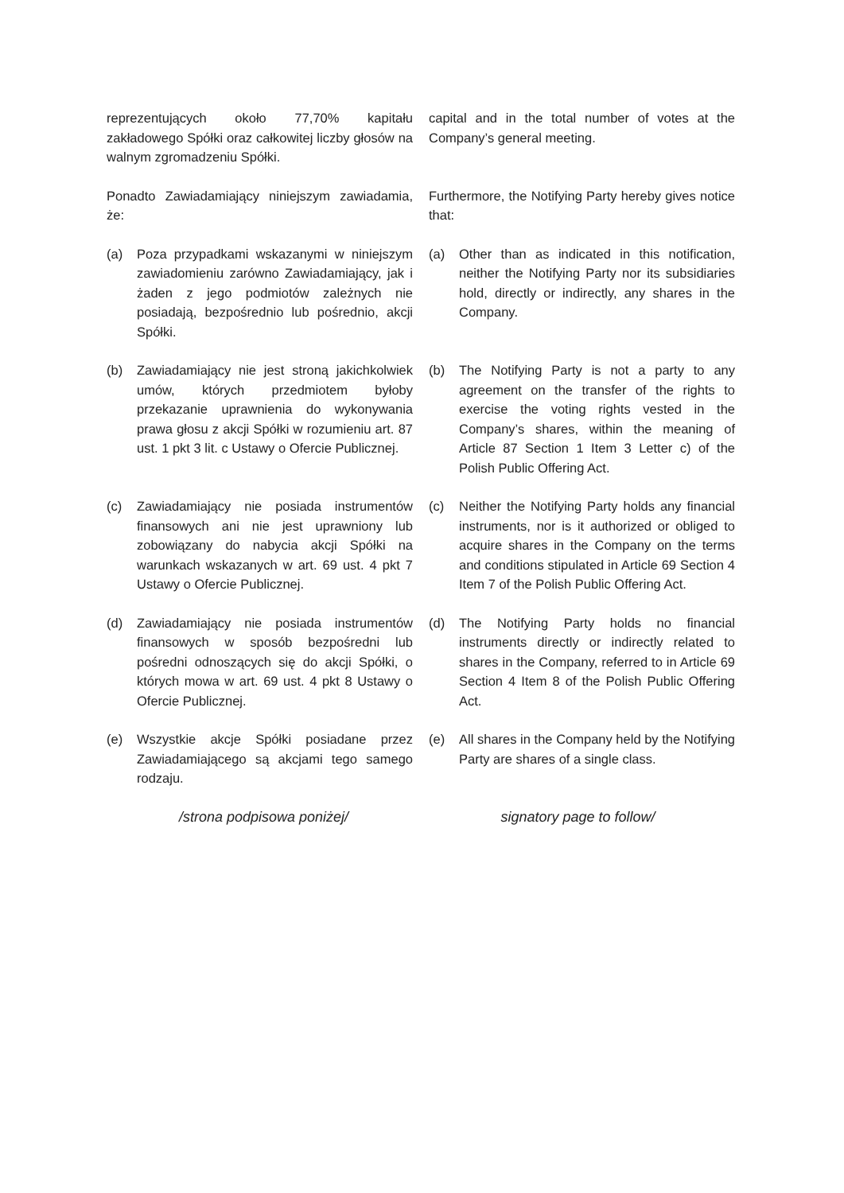reprezentujących około 77,70% kapitału zakładowego Spółki oraz całkowitej liczby głosów na walnym zgromadzeniu Spółki.
capital and in the total number of votes at the Company’s general meeting.
Ponadto Zawiadamiający niniejszym zawiadamia, że:
Furthermore, the Notifying Party hereby gives notice that:
(a) Poza przypadkami wskazanymi w niniejszym zawiadomieniu zarówno Zawiadamiający, jak i żaden z jego podmiotów zależnych nie posiadają, bezpośrednio lub pośrednio, akcji Spółki.
(a) Other than as indicated in this notification, neither the Notifying Party nor its subsidiaries hold, directly or indirectly, any shares in the Company.
(b) Zawiadamiający nie jest stroną jakichkolwiek umów, których przedmiotem byłoby przekazanie uprawnienia do wykonywania prawa głosu z akcji Spółki w rozumieniu art. 87 ust. 1 pkt 3 lit. c Ustawy o Ofercie Publicznej.
(b) The Notifying Party is not a party to any agreement on the transfer of the rights to exercise the voting rights vested in the Company’s shares, within the meaning of Article 87 Section 1 Item 3 Letter c) of the Polish Public Offering Act.
(c) Zawiadamiający nie posiada instrumentów finansowych ani nie jest uprawniony lub zobowiązany do nabycia akcji Spółki na warunkach wskazanych w art. 69 ust. 4 pkt 7 Ustawy o Ofercie Publicznej.
(c) Neither the Notifying Party holds any financial instruments, nor is it authorized or obliged to acquire shares in the Company on the terms and conditions stipulated in Article 69 Section 4 Item 7 of the Polish Public Offering Act.
(d) Zawiadamiający nie posiada instrumentów finansowych w sposób bezpośredni lub pośredni odnoszących się do akcji Spółki, o których mowa w art. 69 ust. 4 pkt 8 Ustawy o Ofercie Publicznej.
(d) The Notifying Party holds no financial instruments directly or indirectly related to shares in the Company, referred to in Article 69 Section 4 Item 8 of the Polish Public Offering Act.
(e) Wszystkie akcje Spółki posiadane przez Zawiadamiającego są akcjami tego samego rodzaju.
(e) All shares in the Company held by the Notifying Party are shares of a single class.
/strona podpisowa poniżej/ signatory page to follow/